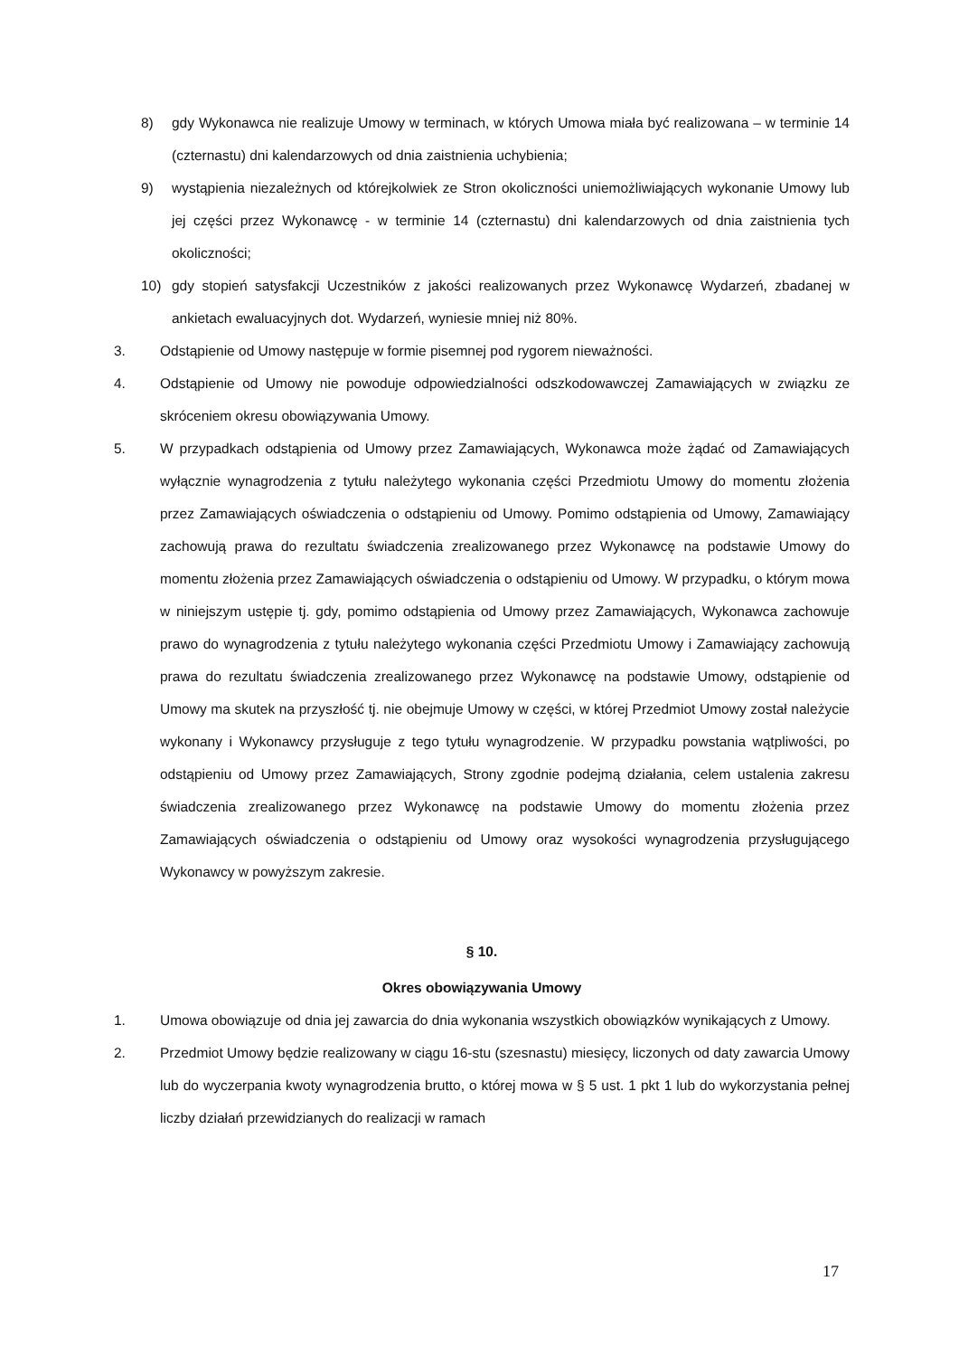8) gdy Wykonawca nie realizuje Umowy w terminach, w których Umowa miała być realizowana – w terminie 14 (czternastu) dni kalendarzowych od dnia zaistnienia uchybienia;
9) wystąpienia niezależnych od którejkolwiek ze Stron okoliczności uniemożliwiających wykonanie Umowy lub jej części przez Wykonawcę - w terminie 14 (czternastu) dni kalendarzowych od dnia zaistnienia tych okoliczności;
10) gdy stopień satysfakcji Uczestników z jakości realizowanych przez Wykonawcę Wydarzeń, zbadanej w ankietach ewaluacyjnych dot. Wydarzeń, wyniesie mniej niż 80%.
3. Odstąpienie od Umowy następuje w formie pisemnej pod rygorem nieważności.
4. Odstąpienie od Umowy nie powoduje odpowiedzialności odszkodowawczej Zamawiających w związku ze skróceniem okresu obowiązywania Umowy.
5. W przypadkach odstąpienia od Umowy przez Zamawiających, Wykonawca może żądać od Zamawiających wyłącznie wynagrodzenia z tytułu należytego wykonania części Przedmiotu Umowy do momentu złożenia przez Zamawiających oświadczenia o odstąpieniu od Umowy. Pomimo odstąpienia od Umowy, Zamawiający zachowują prawa do rezultatu świadczenia zrealizowanego przez Wykonawcę na podstawie Umowy do momentu złożenia przez Zamawiających oświadczenia o odstąpieniu od Umowy. W przypadku, o którym mowa w niniejszym ustępie tj. gdy, pomimo odstąpienia od Umowy przez Zamawiających, Wykonawca zachowuje prawo do wynagrodzenia z tytułu należytego wykonania części Przedmiotu Umowy i Zamawiający zachowują prawa do rezultatu świadczenia zrealizowanego przez Wykonawcę na podstawie Umowy, odstąpienie od Umowy ma skutek na przyszłość tj. nie obejmuje Umowy w części, w której Przedmiot Umowy został należycie wykonany i Wykonawcy przysługuje z tego tytułu wynagrodzenie. W przypadku powstania wątpliwości, po odstąpieniu od Umowy przez Zamawiających, Strony zgodnie podejmą działania, celem ustalenia zakresu świadczenia zrealizowanego przez Wykonawcę na podstawie Umowy do momentu złożenia przez Zamawiających oświadczenia o odstąpieniu od Umowy oraz wysokości wynagrodzenia przysługującego Wykonawcy w powyższym zakresie.
§ 10.
Okres obowiązywania Umowy
1. Umowa obowiązuje od dnia jej zawarcia do dnia wykonania wszystkich obowiązków wynikających z Umowy.
2. Przedmiot Umowy będzie realizowany w ciągu 16-stu (szesnastu) miesięcy, liczonych od daty zawarcia Umowy lub do wyczerpania kwoty wynagrodzenia brutto, o której mowa w § 5 ust. 1 pkt 1 lub do wykorzystania pełnej liczby działań przewidzianych do realizacji w ramach
17